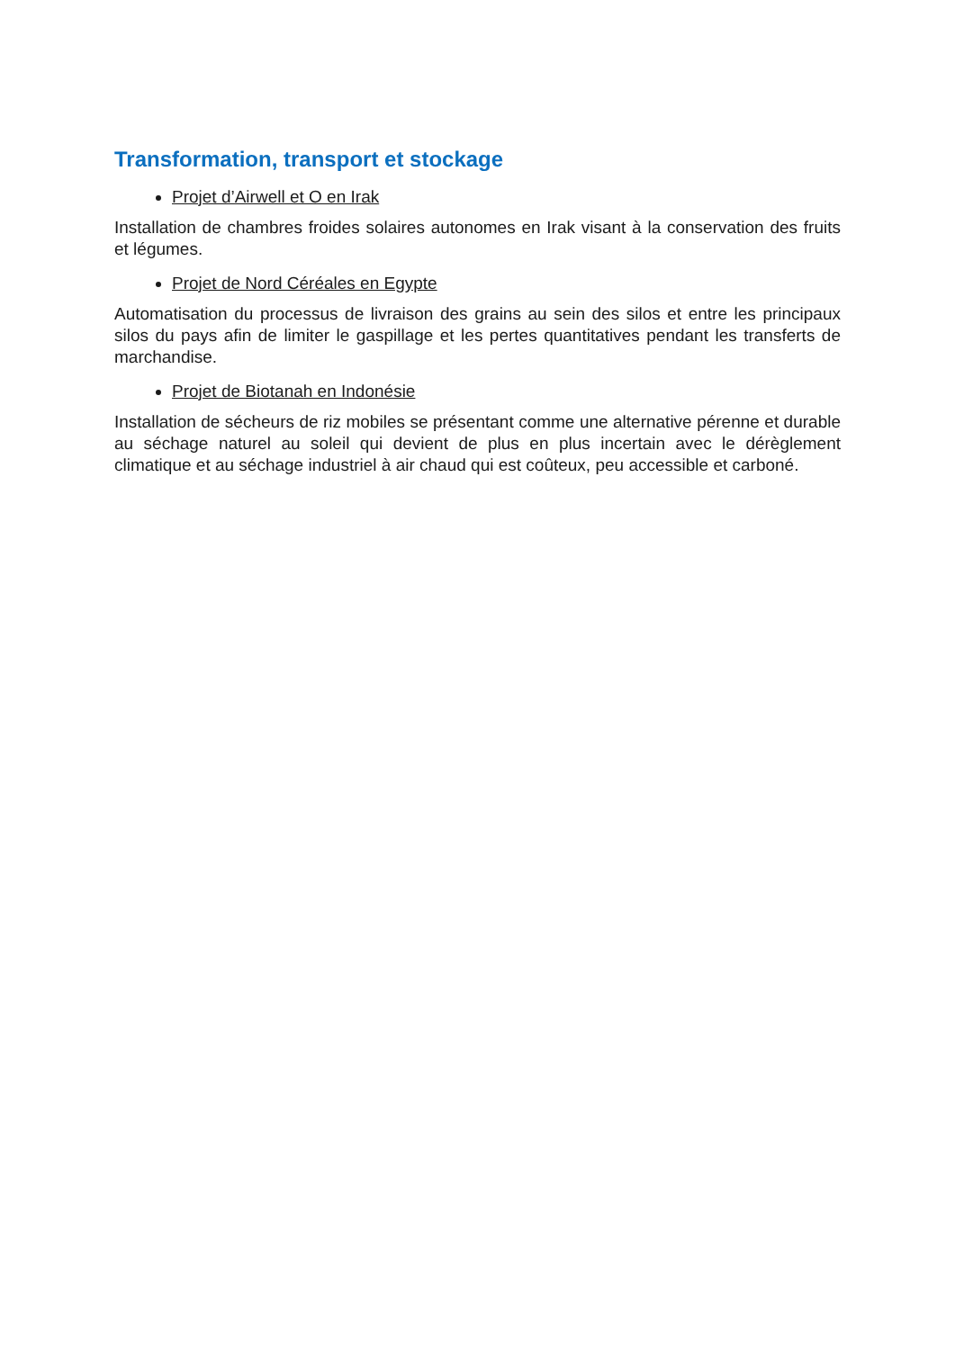Transformation, transport et stockage
Projet d’Airwell et O en Irak
Installation de chambres froides solaires autonomes en Irak visant à la conservation des fruits et légumes.
Projet de Nord Céréales en Egypte
Automatisation du processus de livraison des grains au sein des silos et entre les principaux silos du pays afin de limiter le gaspillage et les pertes quantitatives pendant les transferts de marchandise.
Projet de Biotanah en Indonésie
Installation de sécheurs de riz mobiles se présentant comme une alternative pérenne et durable au séchage naturel au soleil qui devient de plus en plus incertain avec le dérèglement climatique et au séchage industriel à air chaud qui est coûteux, peu accessible et carboné.